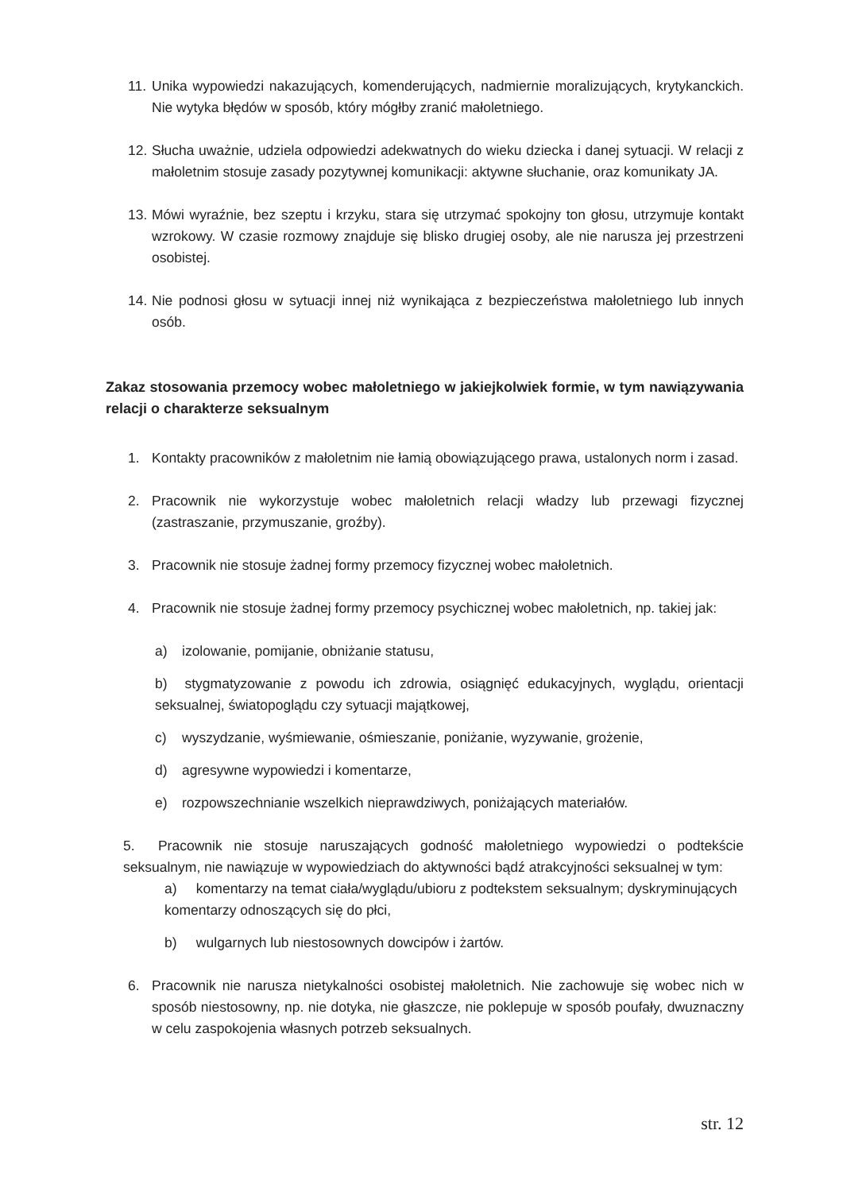11.
Unika wypowiedzi nakazujących, komenderujących, nadmiernie moralizujących, krytykanckich. Nie wytyka błędów w sposób, który mógłby zranić małoletniego.
12.
Słucha uważnie, udziela odpowiedzi adekwatnych do wieku dziecka i danej sytuacji. W relacji z małoletnim stosuje zasady pozytywnej komunikacji: aktywne słuchanie, oraz komunikaty JA.
13.
Mówi wyraźnie, bez szeptu i krzyku, stara się utrzymać spokojny ton głosu, utrzymuje kontakt wzrokowy. W czasie rozmowy znajduje się blisko drugiej osoby, ale nie narusza jej przestrzeni osobistej.
14.
Nie podnosi głosu w sytuacji innej niż wynikająca z bezpieczeństwa małoletniego lub innych osób.
Zakaz stosowania przemocy wobec małoletniego w jakiejkolwiek formie, w tym nawiązywania relacji o charakterze seksualnym
1. Kontakty pracowników z małoletnim nie łamią obowiązującego prawa, ustalonych norm i zasad.
2. Pracownik nie wykorzystuje wobec małoletnich relacji władzy lub przewagi fizycznej (zastraszanie, przymuszanie, groźby).
3. Pracownik nie stosuje żadnej formy przemocy fizycznej wobec małoletnich.
4. Pracownik nie stosuje żadnej formy przemocy psychicznej wobec małoletnich, np. takiej jak:
a) izolowanie, pomijanie, obniżanie statusu,
b) stygmatyzowanie z powodu ich zdrowia, osiągnięć edukacyjnych, wyglądu, orientacji seksualnej, światopoglądu czy sytuacji majątkowej,
c) wyszydzanie, wyśmiewanie, ośmieszanie, poniżanie, wyzywanie, grożenie,
d) agresywne wypowiedzi i komentarze,
e) rozpowszechnianie wszelkich nieprawdziwych, poniżających materiałów.
5. Pracownik nie stosuje naruszających godność małoletniego wypowiedzi o podtekście seksualnym, nie nawiązuje w wypowiedziach do aktywności bądź atrakcyjności seksualnej w tym:
a) komentarzy na temat ciała/wyglądu/ubioru z podtekstem seksualnym; dyskryminujących komentarzy odnoszących się do płci,
b) wulgarnych lub niestosownych dowcipów i żartów.
6. Pracownik nie narusza nietykalności osobistej małoletnich. Nie zachowuje się wobec nich w sposób niestosowny, np. nie dotyka, nie głaszcze, nie poklepuje w sposób poufały, dwuznaczny w celu zaspokojenia własnych potrzeb seksualnych.
str. 12